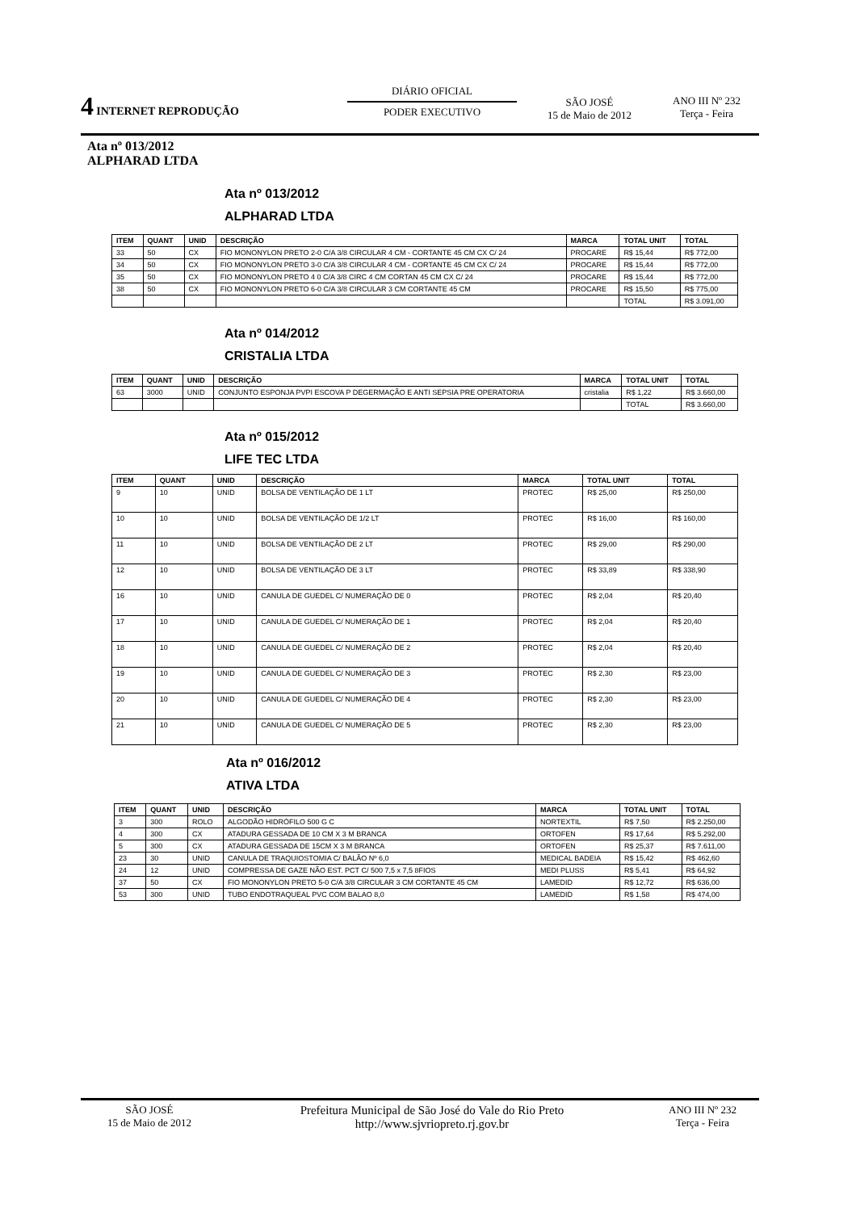4 INTERNET REPRODUÇÃO
DIÁRIO OFICIAL
PODER EXECUTIVO
SÃO JOSÉ
15 de Maio de 2012
ANO III Nº 232
Terça - Feira
Ata nº 013/2012
ALPHARAD LTDA
Ata nº 013/2012
ALPHARAD LTDA
| ITEM | QUANT | UNID | DESCRIÇÃO | MARCA | TOTAL UNIT | TOTAL |
| --- | --- | --- | --- | --- | --- | --- |
| 33 | 50 | CX | FIO MONONYLON PRETO 2-0 C/A 3/8 CIRCULAR 4 CM - CORTANTE 45 CM CX C/ 24 | PROCARE | R$ 15,44 | R$ 772,00 |
| 34 | 50 | CX | FIO MONONYLON PRETO 3-0 C/A 3/8 CIRCULAR 4 CM - CORTANTE 45 CM CX C/ 24 | PROCARE | R$ 15,44 | R$ 772,00 |
| 35 | 50 | CX | FIO MONONYLON PRETO 4 0 C/A 3/8 CIRC 4 CM CORTAN 45 CM CX C/ 24 | PROCARE | R$ 15,44 | R$ 772,00 |
| 38 | 50 | CX | FIO MONONYLON PRETO 6-0 C/A 3/8 CIRCULAR 3 CM CORTANTE 45 CM | PROCARE | R$ 15,50 | R$ 775,00 |
| | | | | | TOTAL | R$ 3.091,00 |
Ata nº 014/2012
CRISTALIA LTDA
| ITEM | QUANT | UNID | DESCRIÇÃO | MARCA | TOTAL UNIT | TOTAL |
| --- | --- | --- | --- | --- | --- | --- |
| 63 | 3000 | UNID | CONJUNTO ESPONJA PVPI ESCOVA P DEGERMAÇÃO E ANTI SEPSIA PRE OPERATORIA | cristalia | R$ 1,22 | R$ 3.660,00 |
| | | | | | TOTAL | R$ 3.660,00 |
Ata nº 015/2012
LIFE TEC LTDA
| ITEM | QUANT | UNID | DESCRIÇÃO | MARCA | TOTAL UNIT | TOTAL |
| --- | --- | --- | --- | --- | --- | --- |
| 9 | 10 | UNID | BOLSA DE VENTILAÇÃO DE 1 LT | PROTEC | R$ 25,00 | R$ 250,00 |
| 10 | 10 | UNID | BOLSA DE VENTILAÇÃO DE 1/2 LT | PROTEC | R$ 16,00 | R$ 160,00 |
| 11 | 10 | UNID | BOLSA DE VENTILAÇÃO DE 2 LT | PROTEC | R$ 29,00 | R$ 290,00 |
| 12 | 10 | UNID | BOLSA DE VENTILAÇÃO DE 3 LT | PROTEC | R$ 33,89 | R$ 338,90 |
| 16 | 10 | UNID | CANULA DE GUEDEL C/ NUMERAÇÃO DE 0 | PROTEC | R$ 2,04 | R$ 20,40 |
| 17 | 10 | UNID | CANULA DE GUEDEL C/ NUMERAÇÃO DE 1 | PROTEC | R$ 2,04 | R$ 20,40 |
| 18 | 10 | UNID | CANULA DE GUEDEL C/ NUMERAÇÃO DE 2 | PROTEC | R$ 2,04 | R$ 20,40 |
| 19 | 10 | UNID | CANULA DE GUEDEL C/ NUMERAÇÃO DE 3 | PROTEC | R$ 2,30 | R$ 23,00 |
| 20 | 10 | UNID | CANULA DE GUEDEL C/ NUMERAÇÃO DE 4 | PROTEC | R$ 2,30 | R$ 23,00 |
| 21 | 10 | UNID | CANULA DE GUEDEL C/ NUMERAÇÃO DE 5 | PROTEC | R$ 2,30 | R$ 23,00 |
Ata nº 016/2012
ATIVA LTDA
| ITEM | QUANT | UNID | DESCRIÇÃO | MARCA | TOTAL UNIT | TOTAL |
| --- | --- | --- | --- | --- | --- | --- |
| 3 | 300 | ROLO | ALGODÃO HIDRÓFILO 500 G C | NORTEXTIL | R$ 7,50 | R$ 2.250,00 |
| 4 | 300 | CX | ATADURA GESSADA DE 10 CM X 3 M BRANCA | ORTOFEN | R$ 17,64 | R$ 5.292,00 |
| 5 | 300 | CX | ATADURA GESSADA DE 15CM X 3 M BRANCA | ORTOFEN | R$ 25,37 | R$ 7.611,00 |
| 23 | 30 | UNID | CANULA DE TRAQUIOSTOMIA C/ BALÃO Nº 6,0 | MEDICAL BADEIA | R$ 15,42 | R$ 462,60 |
| 24 | 12 | UNID | COMPRESSA DE GAZE NÃO EST. PCT C/ 500 7,5 x 7,5 8FIOS | MEDI PLUSS | R$ 5,41 | R$ 64,92 |
| 37 | 50 | CX | FIO MONONYLON PRETO 5-0 C/A 3/8 CIRCULAR 3 CM CORTANTE 45 CM | LAMEDID | R$ 12,72 | R$ 636,00 |
| 53 | 300 | UNID | TUBO ENDOTRAQUEAL PVC COM BALAO 8,0 | LAMEDID | R$ 1,58 | R$ 474,00 |
SÃO JOSÉ
15 de Maio de 2012
Prefeitura Municipal de São José do Vale do Rio Preto
http://www.sjvriopreto.rj.gov.br
ANO III Nº 232
Terça - Feira